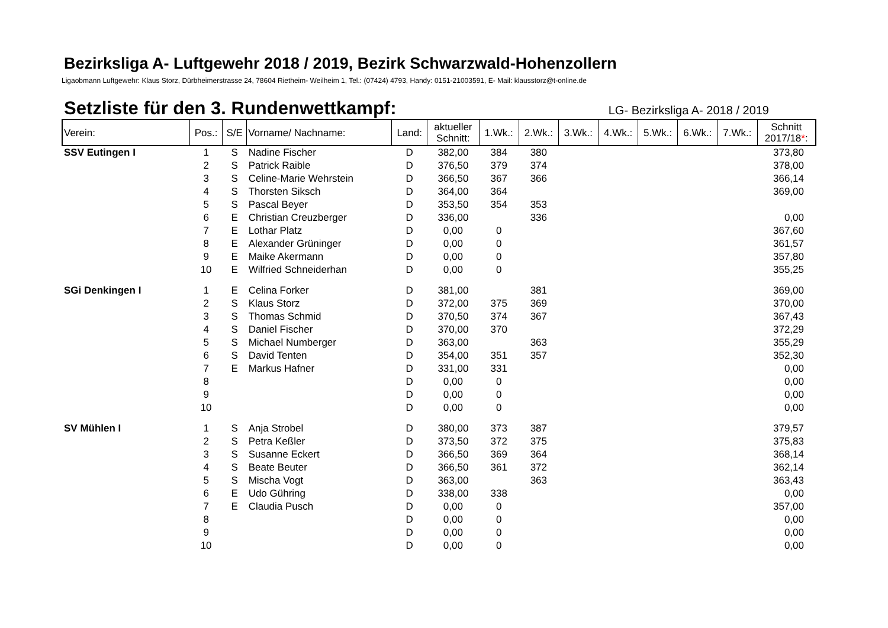Bezirksliga A- Luftgewehr 2018 / 2019, Bezirk Schwarzwald-Hohenzollern
Ligaobmann Luftgewehr: Klaus Storz, Dürbheimerstrasse 24, 78604 Rietheim- Weilheim 1, Tel.: (07424) 4793, Handy: 0151-21003591, E- Mail: klausstorz@t-online.de
Setzliste für den 3. Rundenwettkampf:
LG- Bezirksliga A- 2018 / 2019
| Verein: | Pos.: | S/E | Vorname/ Nachname: | Land: | aktueller Schnitt: | 1.Wk.: | 2.Wk.: | 3.Wk.: | 4.Wk.: | 5.Wk.: | 6.Wk.: | 7.Wk.: | Schnitt 2017/18 * : |
| --- | --- | --- | --- | --- | --- | --- | --- | --- | --- | --- | --- | --- | --- |
| SSV Eutingen I | 1 | S | Nadine Fischer | D | 382,00 | 384 | 380 | | | | | | 373,80 |
| | 2 | S | Patrick Raible | D | 376,50 | 379 | 374 | | | | | | 378,00 |
| | 3 | S | Celine-Marie Wehrstein | D | 366,50 | 367 | 366 | | | | | | 366,14 |
| | 4 | S | Thorsten Siksch | D | 364,00 | 364 | | | | | | | 369,00 |
| | 5 | S | Pascal Beyer | D | 353,50 | 354 | 353 | | | | | | |
| | 6 | E | Christian Creuzberger | D | 336,00 | | 336 | | | | | | 0,00 |
| | 7 | E | Lothar Platz | D | 0,00 | 0 | | | | | | | 367,60 |
| | 8 | E | Alexander Grüninger | D | 0,00 | 0 | | | | | | | 361,57 |
| | 9 | E | Maike Akermann | D | 0,00 | 0 | | | | | | | 357,80 |
| | 10 | E | Wilfried Schneiderhan | D | 0,00 | 0 | | | | | | | 355,25 |
| SGi Denkingen I | 1 | E | Celina Forker | D | 381,00 | | 381 | | | | | | 369,00 |
| | 2 | S | Klaus Storz | D | 372,00 | 375 | 369 | | | | | | 370,00 |
| | 3 | S | Thomas Schmid | D | 370,50 | 374 | 367 | | | | | | 367,43 |
| | 4 | S | Daniel Fischer | D | 370,00 | 370 | | | | | | | 372,29 |
| | 5 | S | Michael Numberger | D | 363,00 | | 363 | | | | | | 355,29 |
| | 6 | S | David Tenten | D | 354,00 | 351 | 357 | | | | | | 352,30 |
| | 7 | E | Markus Hafner | D | 331,00 | 331 | | | | | | | 0,00 |
| | 8 | | | D | 0,00 | 0 | | | | | | | 0,00 |
| | 9 | | | D | 0,00 | 0 | | | | | | | 0,00 |
| | 10 | | | D | 0,00 | 0 | | | | | | | 0,00 |
| SV Mühlen I | 1 | S | Anja Strobel | D | 380,00 | 373 | 387 | | | | | | 379,57 |
| | 2 | S | Petra Keßler | D | 373,50 | 372 | 375 | | | | | | 375,83 |
| | 3 | S | Susanne Eckert | D | 366,50 | 369 | 364 | | | | | | 368,14 |
| | 4 | S | Beate Beuter | D | 366,50 | 361 | 372 | | | | | | 362,14 |
| | 5 | S | Mischa Vogt | D | 363,00 | | 363 | | | | | | 363,43 |
| | 6 | E | Udo Gühring | D | 338,00 | 338 | | | | | | | 0,00 |
| | 7 | E | Claudia Pusch | D | 0,00 | 0 | | | | | | | 357,00 |
| | 8 | | | D | 0,00 | 0 | | | | | | | 0,00 |
| | 9 | | | D | 0,00 | 0 | | | | | | | 0,00 |
| | 10 | | | D | 0,00 | 0 | | | | | | | 0,00 |